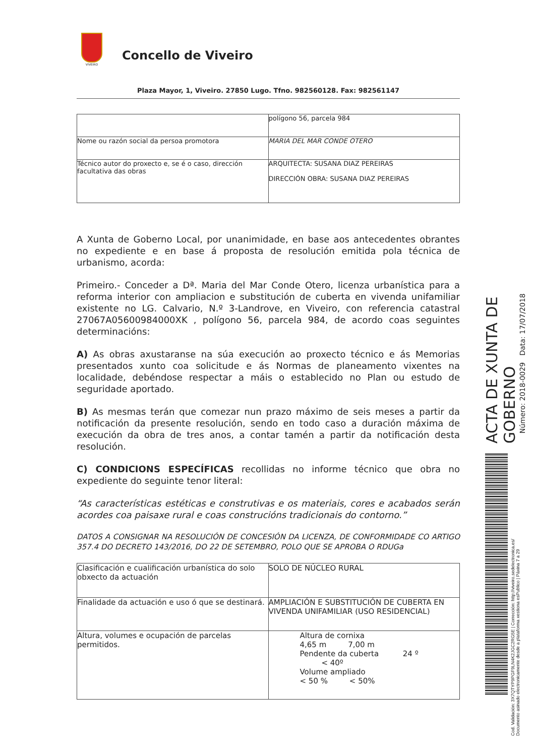VIVEIRO
Concello de Viveiro
Plaza Mayor, 1, Viveiro. 27850 Lugo. Tfno. 982560128. Fax: 982561147
| | polígono 56, parcela 984 |
| Nome ou razón social da persoa promotora | MARIA DEL MAR CONDE OTERO |
| Técnico autor do proxecto e, se é o caso, dirección facultativa das obras | ARQUITECTA: SUSANA DIAZ PEREIRAS DIRECCIÓN OBRA: SUSANA DIAZ PEREIRAS |
A Xunta de Goberno Local, por unanimidade, en base aos antecedentes obrantes no expediente e en base á proposta de resolución emitida pola técnica de urbanismo, acorda:
Primeiro.- Conceder a Dª. Maria del Mar Conde Otero, licenza urbanística para a reforma interior con ampliacion e substitución de cuberta en vivenda unifamiliar existente no LG. Calvario, N.º 3-Landrove, en Viveiro, con referencia catastral 27067A05600984000XK , polígono 56, parcela 984, de acordo coas seguintes determinacións:
A) As obras axustaranse na súa execución ao proxecto técnico e ás Memorias presentados xunto coa solicitude e ás Normas de planeamento vixentes na localidade, debéndose respectar a máis o establecido no Plan ou estudo de seguridade aportado.
B) As mesmas terán que comezar nun prazo máximo de seis meses a partir da notificación da presente resolución, sendo en todo caso a duración máxima de execución da obra de tres anos, a contar tamén a partir da notificación desta resolución.
C) CONDICIONS ESPECÍFICAS recollidas no informe técnico que obra no expediente do seguinte tenor literal:
“As características estéticas e construtivas e os materiais, cores e acabados serán acordes coa paisaxe rural e coas construcións tradicionais do contorno.”
DATOS A CONSIGNAR NA RESOLUCIÓN DE CONCESIÓN DA LICENZA, DE CONFORMIDADE CO ARTIGO 357.4 DO DECRETO 143/2016, DO 22 DE SETEMBRO, POLO QUE SE APROBA O RDUGa
| Clasificación e cualificación urbanística do solo obxecto da actuación | SOLO DE NÚCLEO RURAL |
| Finalidade da actuación e uso ó que se destinará. | AMPLIACIÓN E SUBSTITUCIÓN DE CUBERTA EN VIVENDA UNIFAMILIAR (USO RESIDENCIAL) |
| Altura, volumes e ocupación de parcelas permitidos. | Altura de cornixa 4,65 m 7,00 m Pendente da cuberta 24 º < 40º Volume ampliado < 50 % < 50% |
ACTA DE XUNTA DE GOBERNO
Número: 2018-0029 Data: 17/07/2018
Cod. Validación: 3X7QTYP9PGF9LN4K2JGC2RG5E | Corrección: http://viveiro.sedelectronica.es/
Documento asinado electronicamente desde a plataforma xestiona esPublico | Páxina 7 a 29